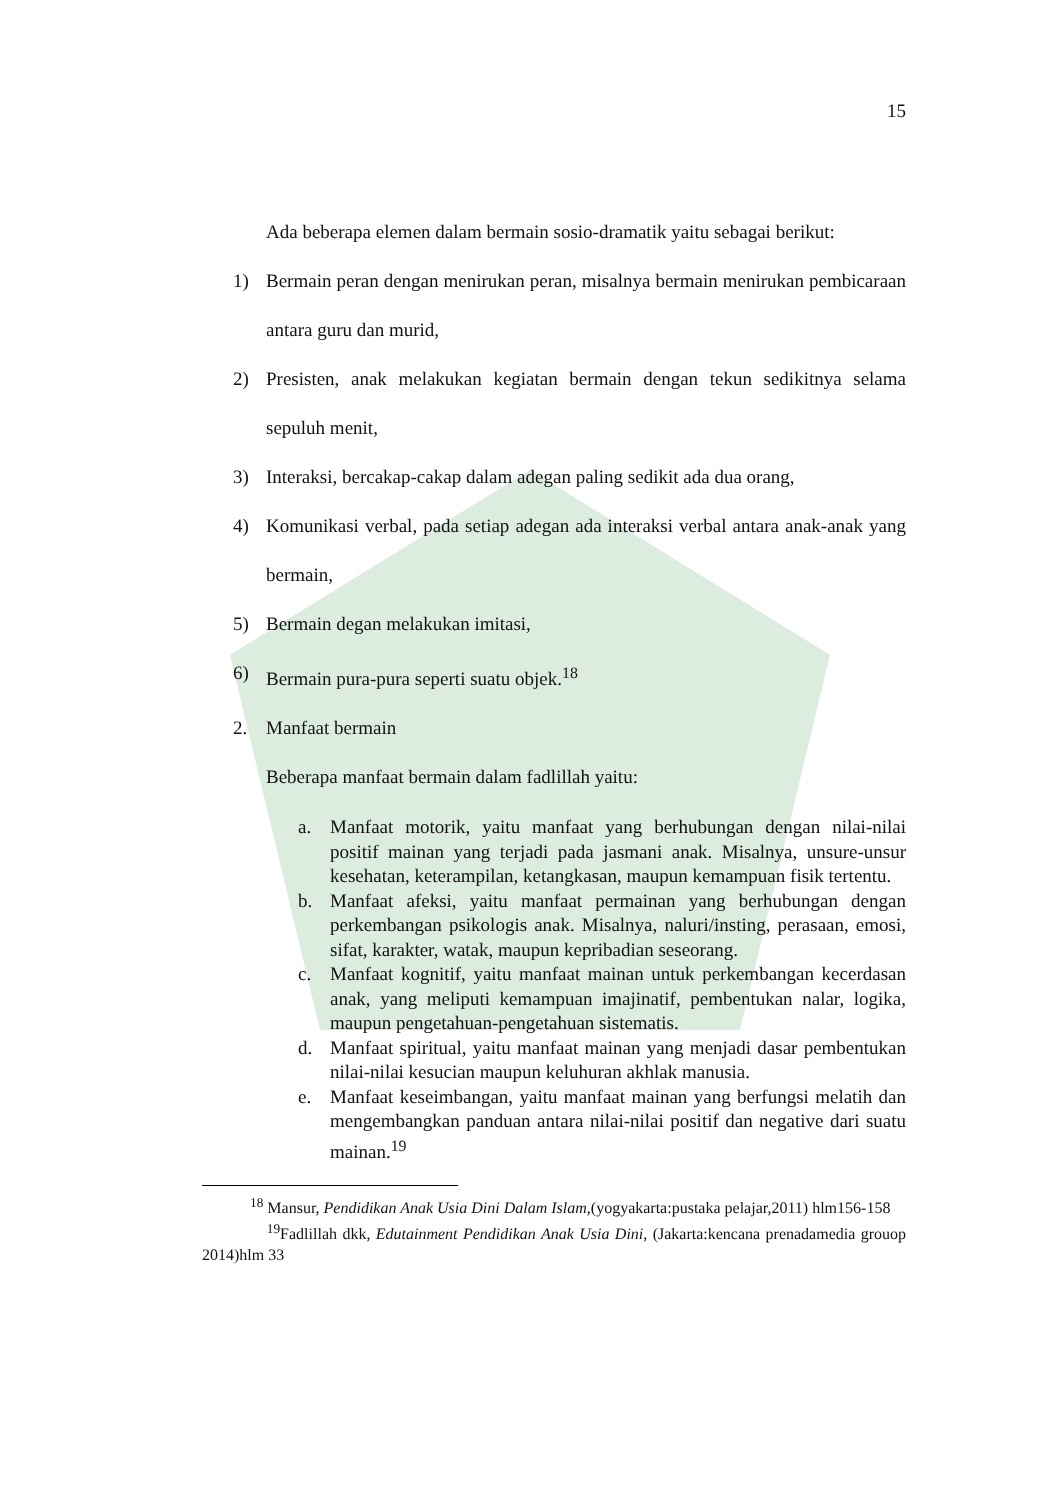15
Ada beberapa elemen dalam bermain sosio-dramatik yaitu sebagai berikut:
1) Bermain peran dengan menirukan peran, misalnya bermain menirukan pembicaraan antara guru dan murid,
2) Presisten, anak melakukan kegiatan bermain dengan tekun sedikitnya selama sepuluh menit,
3) Interaksi, bercakap-cakap dalam adegan paling sedikit ada dua orang,
4) Komunikasi verbal, pada setiap adegan ada interaksi verbal antara anak-anak yang bermain,
5) Bermain degan melakukan imitasi,
6) Bermain pura-pura seperti suatu objek.<sup>18</sup>
2. Manfaat bermain
Beberapa manfaat bermain dalam fadlillah yaitu:
a. Manfaat motorik, yaitu manfaat yang berhubungan dengan nilai-nilai positif mainan yang terjadi pada jasmani anak. Misalnya, unsure-unsur kesehatan, keterampilan, ketangkasan, maupun kemampuan fisik tertentu.
b. Manfaat afeksi, yaitu manfaat permainan yang berhubungan dengan perkembangan psikologis anak. Misalnya, naluri/insting, perasaan, emosi, sifat, karakter, watak, maupun kepribadian seseorang.
c. Manfaat kognitif, yaitu manfaat mainan untuk perkembangan kecerdasan anak, yang meliputi kemampuan imajinatif, pembentukan nalar, logika, maupun pengetahuan-pengetahuan sistematis.
d. Manfaat spiritual, yaitu manfaat mainan yang menjadi dasar pembentukan nilai-nilai kesucian maupun keluhuran akhlak manusia.
e. Manfaat keseimbangan, yaitu manfaat mainan yang berfungsi melatih dan mengembangkan panduan antara nilai-nilai positif dan negative dari suatu mainan.<sup>19</sup>
<sup>18</sup> Mansur, Pendidikan Anak Usia Dini Dalam Islam,(yogyakarta:pustaka pelajar,2011) hlm156-158
<sup>19</sup> Fadlillah dkk, Edutainment Pendidikan Anak Usia Dini, (Jakarta:kencana prenadamedia grouop 2014)hlm 33